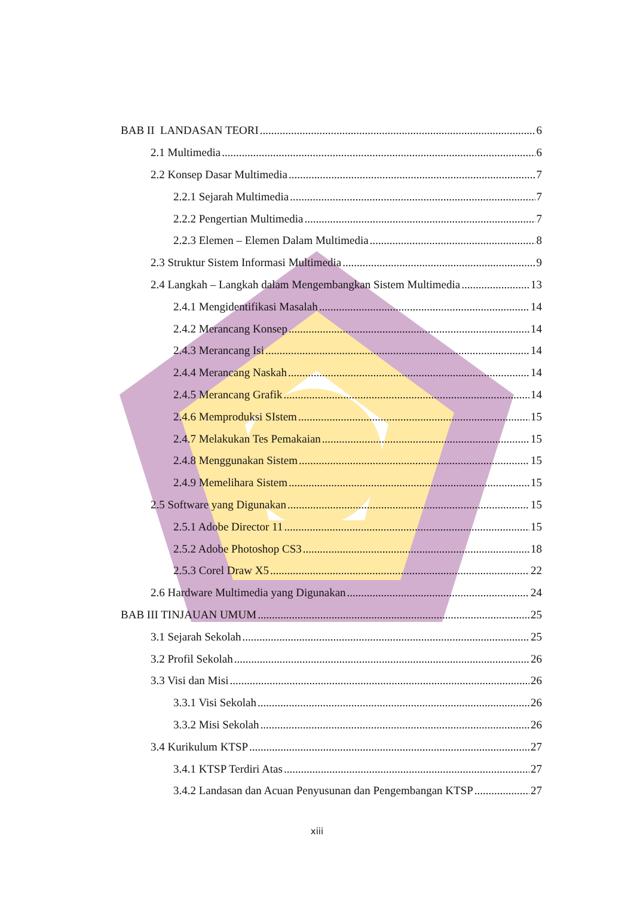BAB II LANDASAN TEORI 6
2.1 Multimedia 6
2.2 Konsep Dasar Multimedia 7
2.2.1 Sejarah Multimedia 7
2.2.2 Pengertian Multimedia 7
2.2.3 Elemen – Elemen Dalam Multimedia 8
2.3 Struktur Sistem Informasi Multimedia 9
2.4 Langkah – Langkah dalam Mengembangkan Sistem Multimedia 13
2.4.1 Mengidentifikasi Masalah 14
2.4.2 Merancang Konsep 14
2.4.3 Merancang Isi 14
2.4.4 Merancang Naskah 14
2.4.5 Merancang Grafik 14
2.4.6 Memproduksi SIstem 15
2.4.7 Melakukan Tes Pemakaian 15
2.4.8 Menggunakan Sistem 15
2.4.9 Memelihara Sistem 15
2.5 Software yang Digunakan 15
2.5.1 Adobe Director 11 15
2.5.2 Adobe Photoshop CS3 18
2.5.3 Corel Draw X5 22
2.6 Hardware Multimedia yang Digunakan 24
BAB III TINJAUAN UMUM 25
3.1 Sejarah Sekolah 25
3.2 Profil Sekolah 26
3.3 Visi dan Misi 26
3.3.1 Visi Sekolah 26
3.3.2 Misi Sekolah 26
3.4 Kurikulum KTSP 27
3.4.1 KTSP Terdiri Atas 27
3.4.2 Landasan dan Acuan Penyusunan dan Pengembangan KTSP 27
xiii